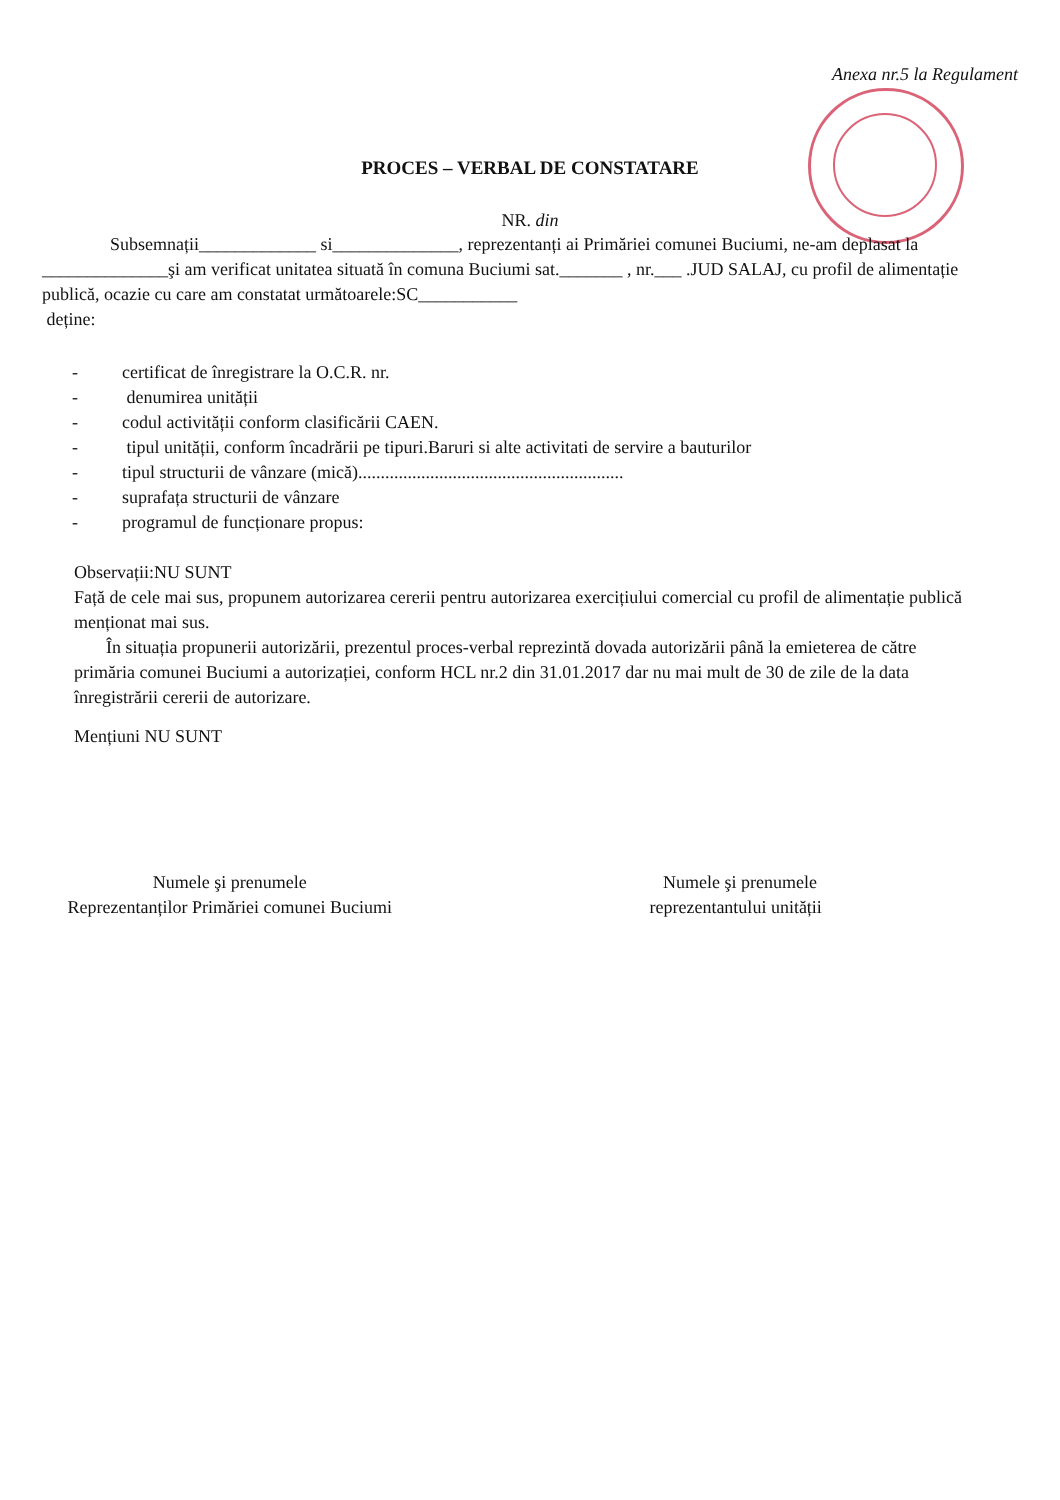Anexa nr.5 la Regulament
PROCES – VERBAL DE CONSTATARE
NR. din
Subsemnații_____________ si______________, reprezentanți ai Primăriei comunei Buciumi, ne-am deplasat la ______________şi am verificat unitatea situată în comuna Buciumi sat._______ , nr.___ .JUD SALAJ, cu profil de alimentație publică, ocazie cu care am constatat următoarele:SC___________
deține:
- certificat de înregistrare la O.C.R. nr.
- denumirea unității
- codul activității conform clasificării CAEN.
- tipul unității, conform încadrării pe tipuri.Baruri si alte activitati de servire a bauturilor
- tipul structurii de vânzare (mică)...........................................................
- suprafața structurii de vânzare
- programul de funcționare propus:
Observații:NU SUNT
Față de cele mai sus, propunem autorizarea cererii pentru autorizarea exercițiului comercial cu profil de alimentație publică menționat mai sus.
În situația propunerii autorizării, prezentul proces-verbal reprezintă dovada autorizării până la emieterea de către primăria comunei Buciumi a autorizației, conform HCL nr.2 din 31.01.2017 dar nu mai mult de 30 de zile de la data înregistrării cererii de autorizare.
Mențiuni NU SUNT
Numele şi prenumele
Reprezentanților Primăriei comunei Buciumi
Numele şi prenumele
reprezentantului unității